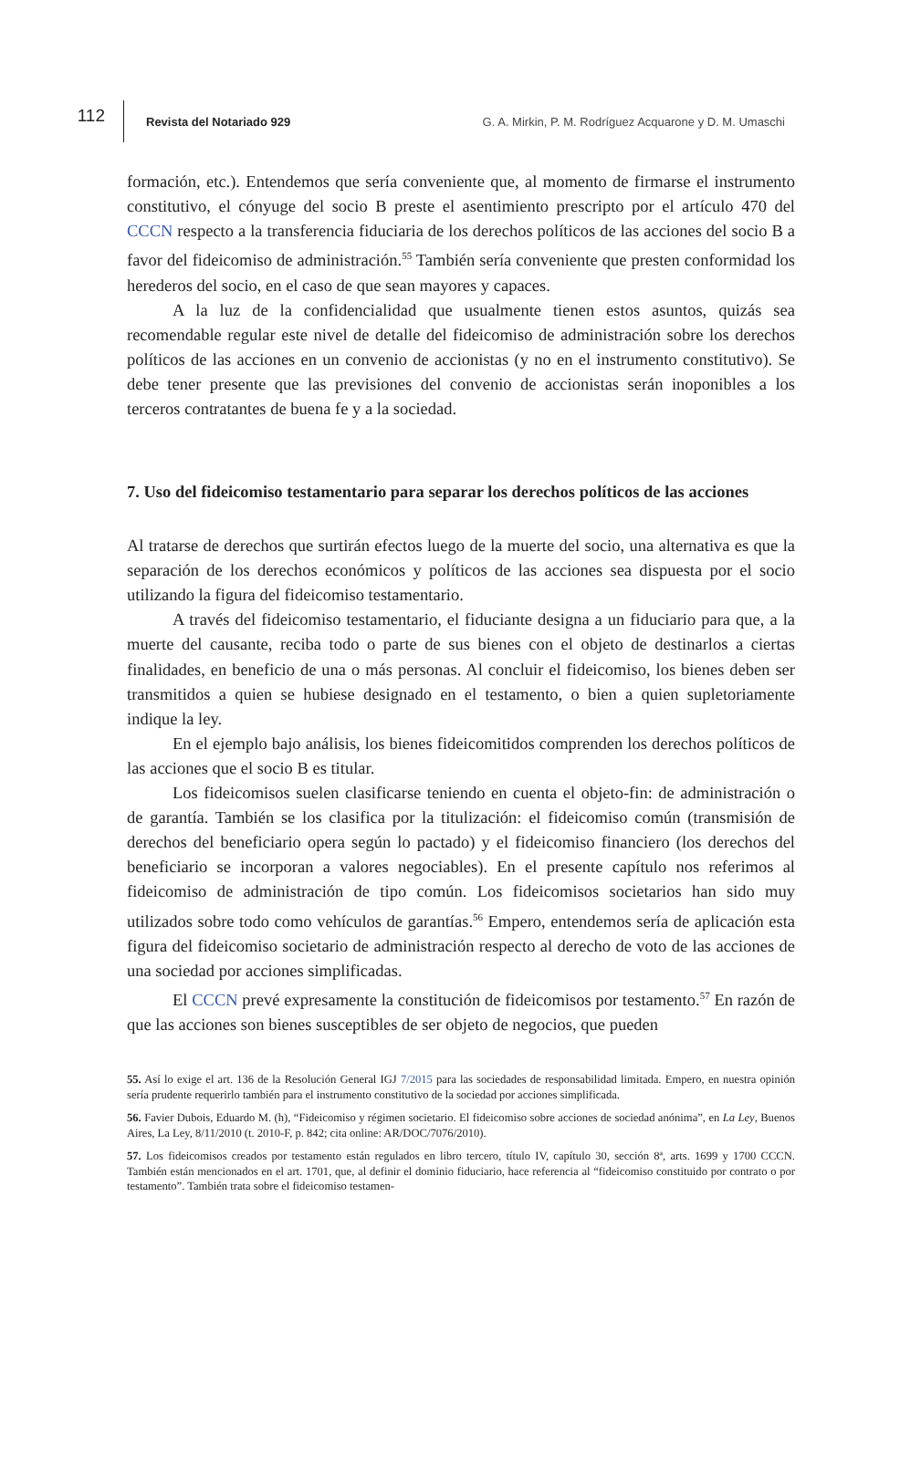112
Revista del Notariado 929
G. A. Mirkin, P. M. Rodríguez Acquarone y D. M. Umaschi
formación, etc.). Entendemos que sería conveniente que, al momento de firmarse el instrumento constitutivo, el cónyuge del socio B preste el asentimiento prescripto por el artículo 470 del CCCN respecto a la transferencia fiduciaria de los derechos políticos de las acciones del socio B a favor del fideicomiso de administración.<sup>55</sup> También sería conveniente que presten conformidad los herederos del socio, en el caso de que sean mayores y capaces.
A la luz de la confidencialidad que usualmente tienen estos asuntos, quizás sea recomendable regular este nivel de detalle del fideicomiso de administración sobre los derechos políticos de las acciones en un convenio de accionistas (y no en el instrumento constitutivo). Se debe tener presente que las previsiones del convenio de accionistas serán inoponibles a los terceros contratantes de buena fe y a la sociedad.
7. Uso del fideicomiso testamentario para separar los derechos políticos de las acciones
Al tratarse de derechos que surtirán efectos luego de la muerte del socio, una alternativa es que la separación de los derechos económicos y políticos de las acciones sea dispuesta por el socio utilizando la figura del fideicomiso testamentario.
A través del fideicomiso testamentario, el fiduciante designa a un fiduciario para que, a la muerte del causante, reciba todo o parte de sus bienes con el objeto de destinarlos a ciertas finalidades, en beneficio de una o más personas. Al concluir el fideicomiso, los bienes deben ser transmitidos a quien se hubiese designado en el testamento, o bien a quien supletoriamente indique la ley.
En el ejemplo bajo análisis, los bienes fideicomitidos comprenden los derechos políticos de las acciones que el socio B es titular.
Los fideicomisos suelen clasificarse teniendo en cuenta el objeto-fin: de administración o de garantía. También se los clasifica por la titulización: el fideicomiso común (transmisión de derechos del beneficiario opera según lo pactado) y el fideicomiso financiero (los derechos del beneficiario se incorporan a valores negociables). En el presente capítulo nos referimos al fideicomiso de administración de tipo común. Los fideicomisos societarios han sido muy utilizados sobre todo como vehículos de garantías.<sup>56</sup> Empero, entendemos sería de aplicación esta figura del fideicomiso societario de administración respecto al derecho de voto de las acciones de una sociedad por acciones simplificadas.
El CCCN prevé expresamente la constitución de fideicomisos por testamento.<sup>57</sup> En razón de que las acciones son bienes susceptibles de ser objeto de negocios, que pueden
55. Así lo exige el art. 136 de la Resolución General IGJ 7/2015 para las sociedades de responsabilidad limitada. Empero, en nuestra opinión sería prudente requerirlo también para el instrumento constitutivo de la sociedad por acciones simplificada.
56. Favier Dubois, Eduardo M. (h), “Fideicomiso y régimen societario. El fideicomiso sobre acciones de sociedad anónima”, en La Ley, Buenos Aires, La Ley, 8/11/2010 (t. 2010-F, p. 842; cita online: AR/DOC/7076/2010).
57. Los fideicomisos creados por testamento están regulados en libro tercero, título IV, capítulo 30, sección 8ª, arts. 1699 y 1700 CCCN. También están mencionados en el art. 1701, que, al definir el dominio fiduciario, hace referencia al “fideicomiso constituido por contrato o por testamento”. También trata sobre el fideicomiso testamen-